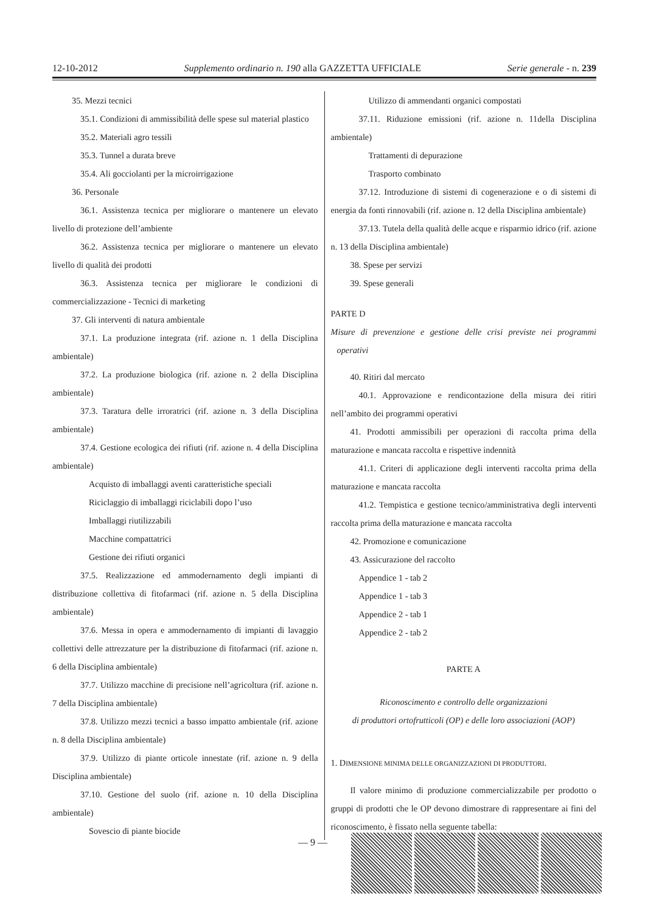12-10-2012 Supplemento ordinario n. 190 alla GAZZETTA UFFICIALE Serie generale - n. 239
35. Mezzi tecnici
35.1. Condizioni di ammissibilità delle spese sul material plastico
35.2. Materiali agro tessili
35.3. Tunnel a durata breve
35.4. Ali gocciolanti per la microirrigazione
36. Personale
36.1. Assistenza tecnica per migliorare o mantenere un elevato livello di protezione dell’ambiente
36.2. Assistenza tecnica per migliorare o mantenere un elevato livello di qualità dei prodotti
36.3. Assistenza tecnica per migliorare le condizioni di commercializzazione - Tecnici di marketing
37. Gli interventi di natura ambientale
37.1. La produzione integrata (rif. azione n. 1 della Disciplina ambientale)
37.2. La produzione biologica (rif. azione n. 2 della Disciplina ambientale)
37.3. Taratura delle irroratrici (rif. azione n. 3 della Disciplina ambientale)
37.4. Gestione ecologica dei rifiuti (rif. azione n. 4 della Disciplina ambientale)
Acquisto di imballaggi aventi caratteristiche speciali
Riciclaggio di imballaggi riciclabili dopo l’uso
Imballaggi riutilizzabili
Macchine compattatrici
Gestione dei rifiuti organici
37.5. Realizzazione ed ammodernamento degli impianti di distribuzione collettiva di fitofarmaci (rif. azione n. 5 della Disciplina ambientale)
37.6. Messa in opera e ammodernamento di impianti di lavaggio collettivi delle attrezzature per la distribuzione di fitofarmaci (rif. azione n. 6 della Disciplina ambientale)
37.7. Utilizzo macchine di precisione nell’agricoltura (rif. azione n. 7 della Disciplina ambientale)
37.8. Utilizzo mezzi tecnici a basso impatto ambientale (rif. azione n. 8 della Disciplina ambientale)
37.9. Utilizzo di piante orticole innestate (rif. azione n. 9 della Disciplina ambientale)
37.10. Gestione del suolo (rif. azione n. 10 della Disciplina ambientale)
Sovescio di piante biocide
Utilizzo di ammendanti organici compostati
37.11. Riduzione emissioni (rif. azione n. 11della Disciplina ambientale)
Trattamenti di depurazione
Trasporto combinato
37.12. Introduzione di sistemi di cogenerazione e o di sistemi di energia da fonti rinnovabili (rif. azione n. 12 della Disciplina ambientale)
37.13. Tutela della qualità delle acque e risparmio idrico (rif. azione n. 13 della Disciplina ambientale)
38. Spese per servizi
39. Spese generali
PARTE D
Misure di prevenzione e gestione delle crisi previste nei programmi operativi
40. Ritiri dal mercato
40.1. Approvazione e rendicontazione della misura dei ritiri nell’ambito dei programmi operativi
41. Prodotti ammissibili per operazioni di raccolta prima della maturazione e mancata raccolta e rispettive indennità
41.1. Criteri di applicazione degli interventi raccolta prima della maturazione e mancata raccolta
41.2. Tempistica e gestione tecnico/amministrativa degli interventi raccolta prima della maturazione e mancata raccolta
42. Promozione e comunicazione
43. Assicurazione del raccolto
Appendice 1 - tab 2
Appendice 1 - tab 3
Appendice 2 - tab 1
Appendice 2 - tab 2
PARTE A
Riconoscimento e controllo delle organizzazioni
di produttori ortofrutticoli (OP) e delle loro associazioni (AOP)
1. DIMENSIONE MINIMA DELLE ORGANIZZAZIONI DI PRODUTTORI.
Il valore minimo di produzione commercializzabile per prodotto o gruppi di prodotti che le OP devono dimostrare di rappresentare ai fini del riconoscimento, è fissato nella seguente tabella:
— 9 —